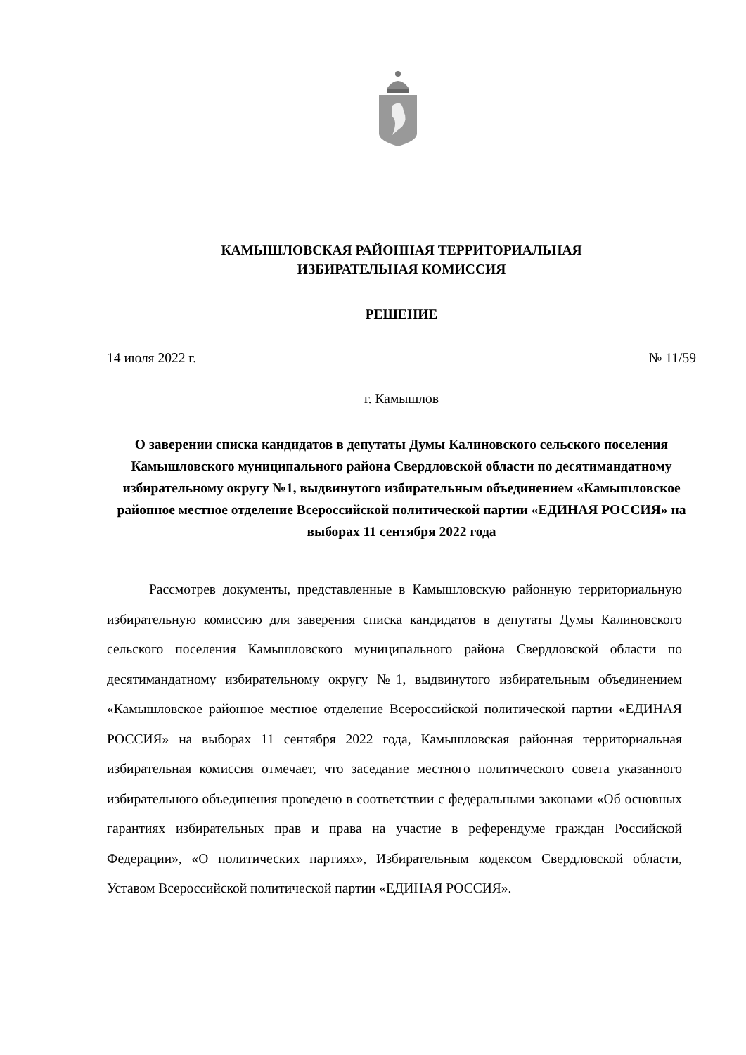КАМЫШЛОВСКАЯ РАЙОННАЯ ТЕРРИТОРИАЛЬНАЯ
ИЗБИРАТЕЛЬНАЯ КОМИССИЯ
РЕШЕНИЕ
14 июля 2022 г. № 11/59
г. Камышлов
О заверении списка кандидатов в депутаты Думы Калиновского сельского поселения Камышловского муниципального района Свердловской области по десятимандатному избирательному округу №1, выдвинутого избирательным объединением «Камышловское районное местное отделение Всероссийской политической партии «ЕДИНАЯ РОССИЯ» на выборах 11 сентября 2022 года
Рассмотрев документы, представленные в Камышловскую районную территориальную избирательную комиссию для заверения списка кандидатов в депутаты Думы Калиновского сельского поселения Камышловского муниципального района Свердловской области по десятимандатному избирательному округу №1, выдвинутого избирательным объединением «Камышловское районное местное отделение Всероссийской политической партии «ЕДИНАЯ РОССИЯ» на выборах 11 сентября 2022 года, Камышловская районная территориальная избирательная комиссия отмечает, что заседание местного политического совета указанного избирательного объединения проведено в соответствии с федеральными законами «Об основных гарантиях избирательных прав и права на участие в референдуме граждан Российской Федерации», «О политических партиях», Избирательным кодексом Свердловской области, Уставом Всероссийской политической партии «ЕДИНАЯ РОССИЯ».